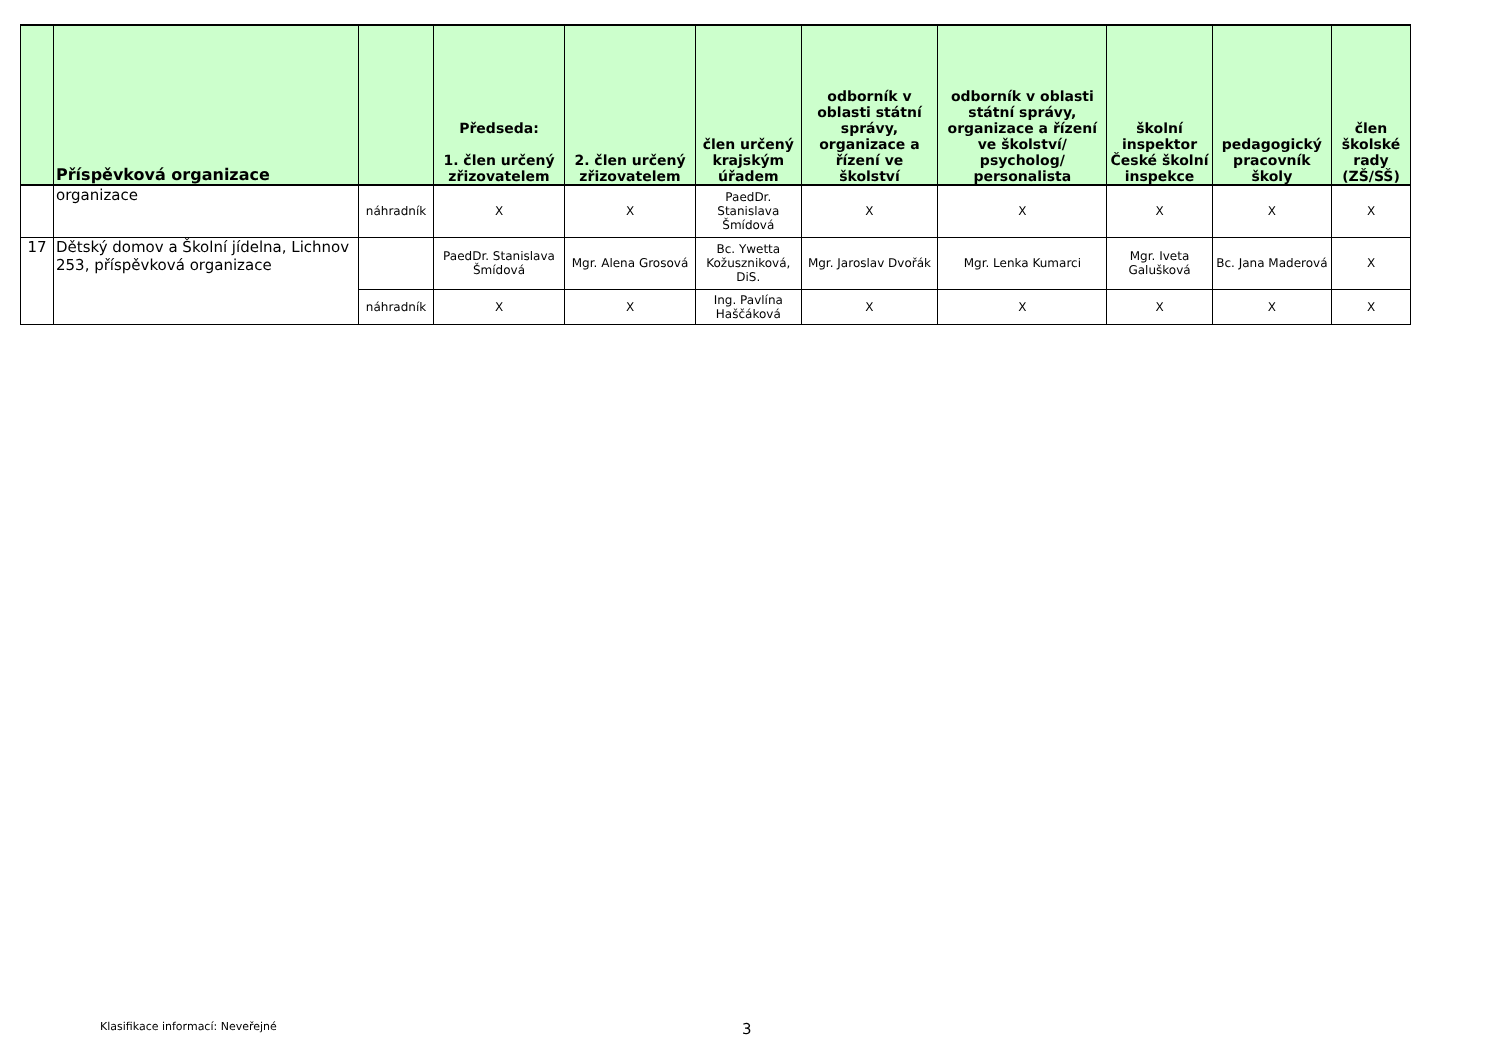| | Příspěvková organizace | | Předseda: 1. člen určený zřizovatelem | 2. člen určený zřizovatelem | člen určený krajským úřadem | odborník v oblasti státní správy, organizace a řízení ve školství | odborník v oblasti státní správy, organizace a řízení ve školství/ psycholog/ personalista | školní inspektor České školní inspekce | pedagogický pracovník školy | člen školské rady (ZŠ/SŠ) |
| --- | --- | --- | --- | --- | --- | --- | --- | --- | --- | --- |
| | organizace | náhradník | X | X | PaedDr. Stanislava Šmídová | X | X | X | X | X |
| 17 | Dětský domov a Školní jídelna, Lichnov 253, příspěvková organizace | | PaedDr. Stanislava Šmídová | Mgr. Alena Grosová | Bc. Ywetta Kožuszniková, DiS. | Mgr. Jaroslav Dvořák | Mgr. Lenka Kumarci | Mgr. Iveta Galušková | Bc. Jana Maderová | X |
| | | náhradník | X | X | Ing. Pavlína Haščáková | X | X | X | X | X |
Klasifikace informací: Neveřejné
3